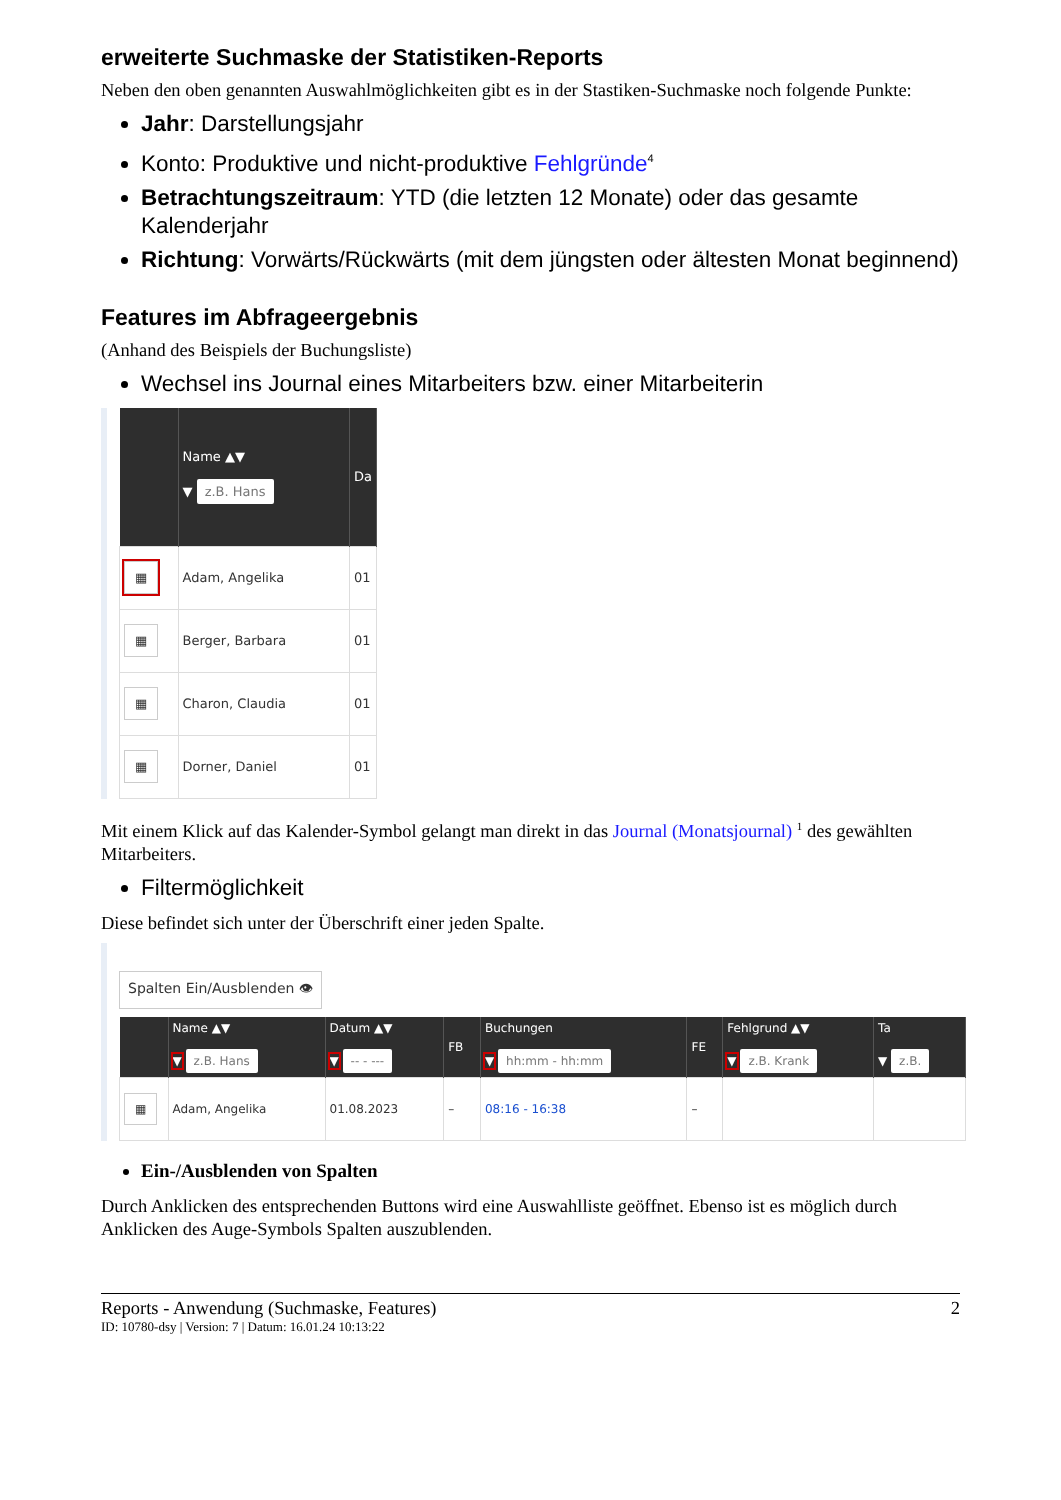erweiterte Suchmaske der Statistiken-Reports
Neben den oben genannten Auswahlmöglichkeiten gibt es in der Stastiken-Suchmaske noch folgende Punkte:
Jahr: Darstellungsjahr
Konto: Produktive und nicht-produktive Fehlgründe<sup>4</sup>
Betrachtungszeitraum: YTD (die letzten 12 Monate) oder das gesamte Kalenderjahr
Richtung: Vorwärts/Rückwärts (mit dem jüngsten oder ältesten Monat beginnend)
Features im Abfrageergebnis
(Anhand des Beispiels der Buchungsliste)
Wechsel ins Journal eines Mitarbeiters bzw. einer Mitarbeiterin
| | Name ▲▼ ▼ z.B. Hans | Da |
| --- | --- | --- |
| ▦ | Adam, Angelika | 01 |
| ▦ | Berger, Barbara | 01 |
| ▦ | Charon, Claudia | 01 |
| ▦ | Dorner, Daniel | 01 |
Mit einem Klick auf das Kalender-Symbol gelangt man direkt in das Journal (Monatsjournal) <sup>1</sup> des gewählten Mitarbeiters.
Filtermöglichkeit
Diese befindet sich unter der Überschrift einer jeden Spalte.
Spalten Ein/Ausblenden 👁
| | Name ▲▼ ▼ z.B. Hans | Datum ▲▼ ▼ -- - --- | FB | Buchungen ▼ hh:mm - hh:mm | FE | Fehlgrund ▲▼ ▼ z.B. Krank | Ta ▼ z.B. |
| --- | --- | --- | --- | --- | --- | --- | --- |
| ▦ | Adam, Angelika | 01.08.2023 | – | 08:16 - 16:38 | – | | |
Ein-/Ausblenden von Spalten
Durch Anklicken des entsprechenden Buttons wird eine Auswahlliste geöffnet. Ebenso ist es möglich durch Anklicken des Auge-Symbols Spalten auszublenden.
Reports - Anwendung (Suchmaske, Features) 2
ID: 10780-dsy | Version: 7 | Datum: 16.01.24 10:13:22